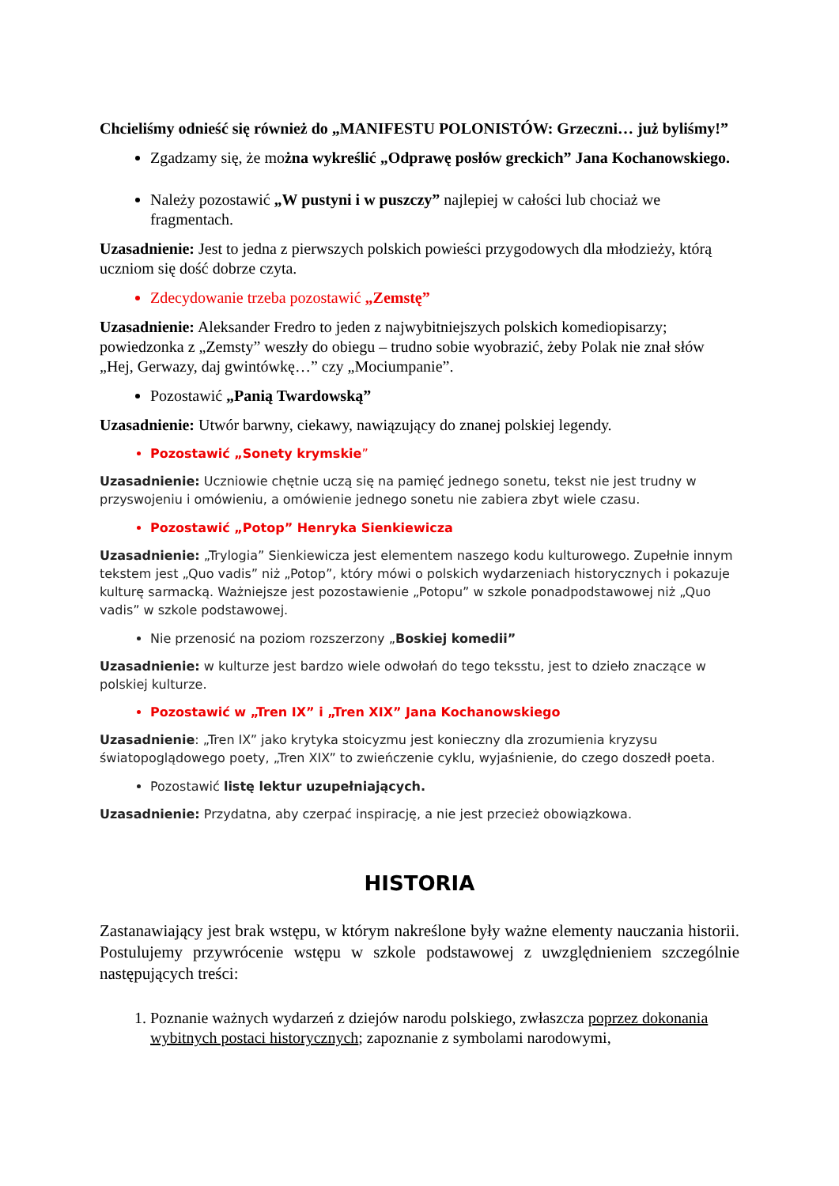Chcieliśmy odnieść się również do „MANIFESTU POLONISTÓW: Grzeczni… już byliśmy!”
Zgadzamy się, że można wykreślić „Odprawę posłów greckich” Jana Kochanowskiego.
Należy pozostawić „W pustyni i w puszczy” najlepiej w całości lub chociaż we fragmentach.
Uzasadnienie: Jest to jedna z pierwszych polskich powieści przygodowych dla młodzieży, którą uczniom się dość dobrze czyta.
Zdecydowanie trzeba pozostawić „Zemstę”
Uzasadnienie: Aleksander Fredro to jeden z najwybitniejszych polskich komediopisarzy; powiedzonka z „Zemsty” weszły do obiegu – trudno sobie wyobrazić, żeby Polak nie znał słów „Hej, Gerwazy, daj gwintówkę…” czy „Mociumpanie”.
Pozostawić „Panią Twardowską”
Uzasadnienie: Utwór barwny, ciekawy, nawiązujący do znanej polskiej legendy.
Pozostawić „Sonety krymskie”
Uzasadnienie: Uczniowie chętnie uczą się na pamięć jednego sonetu, tekst nie jest trudny w przyswojeniu i omówieniu, a omówienie jednego sonetu nie zabiera zbyt wiele czasu.
Pozostawić „Potop” Henryka Sienkiewicza
Uzasadnienie: „Trylogia” Sienkiewicza jest elementem naszego kodu kulturowego. Zupełnie innym tekstem jest „Quo vadis” niż „Potop”, który mówi o polskich wydarzeniach historycznych i pokazuje kulturę sarmacką. Ważniejsze jest pozostawienie „Potopu” w szkole ponadpodstawowej niż „Quo vadis” w szkole podstawowej.
Nie przenosić na poziom rozszerzony „Boskiej komedii”
Uzasadnienie: w kulturze jest bardzo wiele odwołań do tego teksstu, jest to dzieło znaczące w polskiej kulturze.
Pozostawić w „Tren IX” i „Tren XIX” Jana Kochanowskiego
Uzasadnienie: „Tren IX” jako krytyka stoicyzmu jest konieczny dla zrozumienia kryzysu światopoglądowego poety, „Tren XIX” to zwieńczenie cyklu, wyjaśnienie, do czego doszedł poeta.
Pozostawić listę lektur uzupełniających.
Uzasadnienie: Przydatna, aby czerpać inspirację, a nie jest przecież obowiązkowa.
HISTORIA
Zastanawiający jest brak wstępu, w którym nakreślone były ważne elementy nauczania historii. Postulujemy przywrócenie wstępu w szkole podstawowej z uwzględnieniem szczególnie następujących treści:
1. Poznanie ważnych wydarzeń z dziejów narodu polskiego, zwłaszcza poprzez dokonania wybitnych postaci historycznych; zapoznanie z symbolami narodowymi,